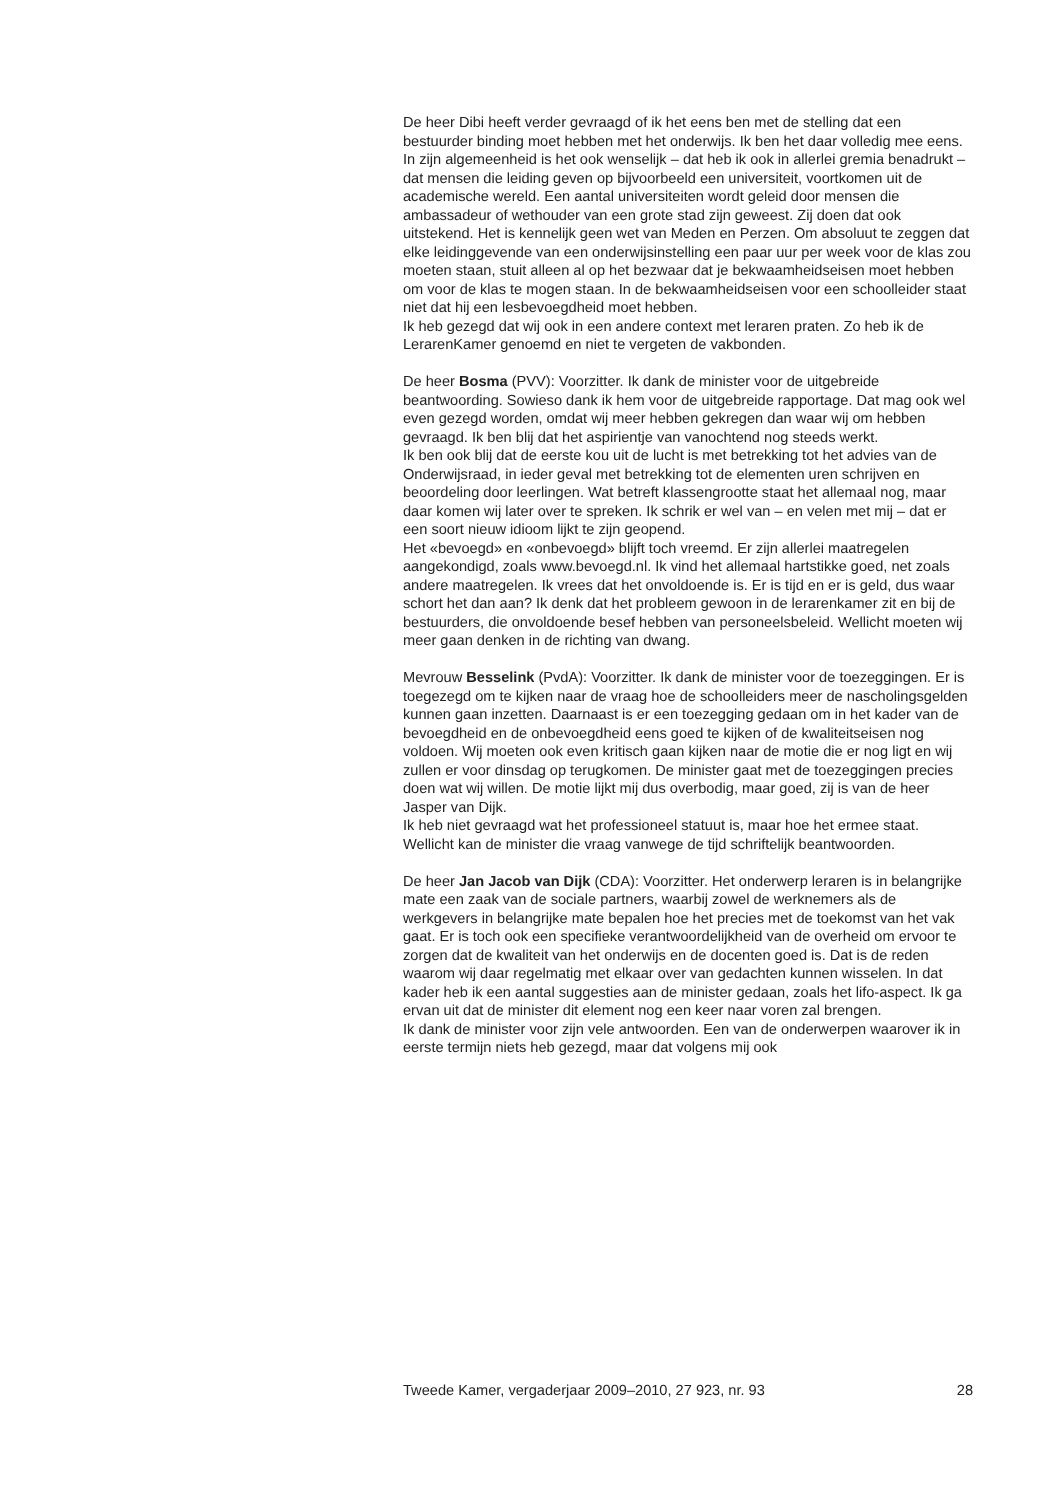De heer Dibi heeft verder gevraagd of ik het eens ben met de stelling dat een bestuurder binding moet hebben met het onderwijs. Ik ben het daar volledig mee eens. In zijn algemeenheid is het ook wenselijk – dat heb ik ook in allerlei gremia benadrukt – dat mensen die leiding geven op bijvoorbeeld een universiteit, voortkomen uit de academische wereld. Een aantal universiteiten wordt geleid door mensen die ambassadeur of wethouder van een grote stad zijn geweest. Zij doen dat ook uitstekend. Het is kennelijk geen wet van Meden en Perzen. Om absoluut te zeggen dat elke leidinggevende van een onderwijsinstelling een paar uur per week voor de klas zou moeten staan, stuit alleen al op het bezwaar dat je bekwaamheidseisen moet hebben om voor de klas te mogen staan. In de bekwaamheidseisen voor een schoolleider staat niet dat hij een lesbevoegdheid moet hebben.
Ik heb gezegd dat wij ook in een andere context met leraren praten. Zo heb ik de LerarenKamer genoemd en niet te vergeten de vakbonden.
De heer Bosma (PVV): Voorzitter. Ik dank de minister voor de uitgebreide beantwoording. Sowieso dank ik hem voor de uitgebreide rapportage. Dat mag ook wel even gezegd worden, omdat wij meer hebben gekregen dan waar wij om hebben gevraagd. Ik ben blij dat het aspirientje van vanochtend nog steeds werkt.
Ik ben ook blij dat de eerste kou uit de lucht is met betrekking tot het advies van de Onderwijsraad, in ieder geval met betrekking tot de elementen uren schrijven en beoordeling door leerlingen. Wat betreft klassengrootte staat het allemaal nog, maar daar komen wij later over te spreken. Ik schrik er wel van – en velen met mij – dat er een soort nieuw idioom lijkt te zijn geopend.
Het «bevoegd» en «onbevoegd» blijft toch vreemd. Er zijn allerlei maatregelen aangekondigd, zoals www.bevoegd.nl. Ik vind het allemaal hartstikke goed, net zoals andere maatregelen. Ik vrees dat het onvoldoende is. Er is tijd en er is geld, dus waar schort het dan aan? Ik denk dat het probleem gewoon in de lerarenkamer zit en bij de bestuurders, die onvoldoende besef hebben van personeelsbeleid. Wellicht moeten wij meer gaan denken in de richting van dwang.
Mevrouw Besselink (PvdA): Voorzitter. Ik dank de minister voor de toezeggingen. Er is toegezegd om te kijken naar de vraag hoe de schoolleiders meer de nascholingsgelden kunnen gaan inzetten. Daarnaast is er een toezegging gedaan om in het kader van de bevoegdheid en de onbevoegdheid eens goed te kijken of de kwaliteitseisen nog voldoen. Wij moeten ook even kritisch gaan kijken naar de motie die er nog ligt en wij zullen er voor dinsdag op terugkomen. De minister gaat met de toezeggingen precies doen wat wij willen. De motie lijkt mij dus overbodig, maar goed, zij is van de heer Jasper van Dijk.
Ik heb niet gevraagd wat het professioneel statuut is, maar hoe het ermee staat. Wellicht kan de minister die vraag vanwege de tijd schriftelijk beantwoorden.
De heer Jan Jacob van Dijk (CDA): Voorzitter. Het onderwerp leraren is in belangrijke mate een zaak van de sociale partners, waarbij zowel de werknemers als de werkgevers in belangrijke mate bepalen hoe het precies met de toekomst van het vak gaat. Er is toch ook een specifieke verantwoordelijkheid van de overheid om ervoor te zorgen dat de kwaliteit van het onderwijs en de docenten goed is. Dat is de reden waarom wij daar regelmatig met elkaar over van gedachten kunnen wisselen. In dat kader heb ik een aantal suggesties aan de minister gedaan, zoals het lifo-aspect. Ik ga ervan uit dat de minister dit element nog een keer naar voren zal brengen.
Ik dank de minister voor zijn vele antwoorden. Een van de onderwerpen waarover ik in eerste termijn niets heb gezegd, maar dat volgens mij ook
Tweede Kamer, vergaderjaar 2009–2010, 27 923, nr. 93 28